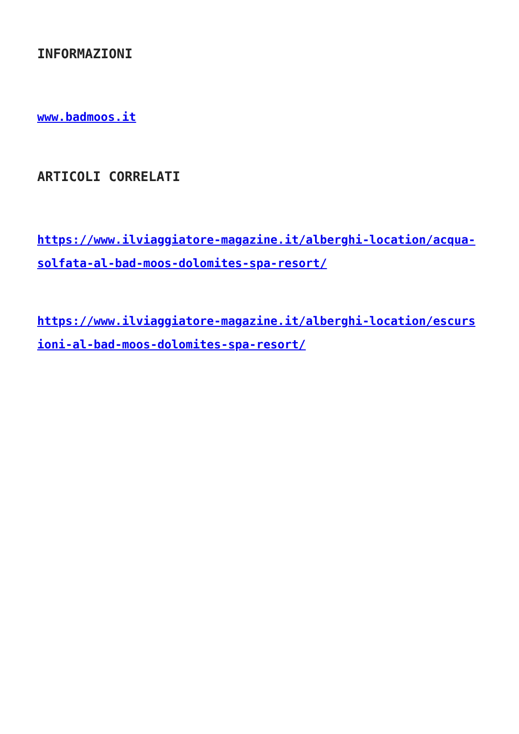INFORMAZIONI
www.badmoos.it
ARTICOLI CORRELATI
https://www.ilviaggiatore-magazine.it/alberghi-location/acqua-solfata-al-bad-moos-dolomites-spa-resort/
https://www.ilviaggiatore-magazine.it/alberghi-location/escursioni-al-bad-moos-dolomites-spa-resort/